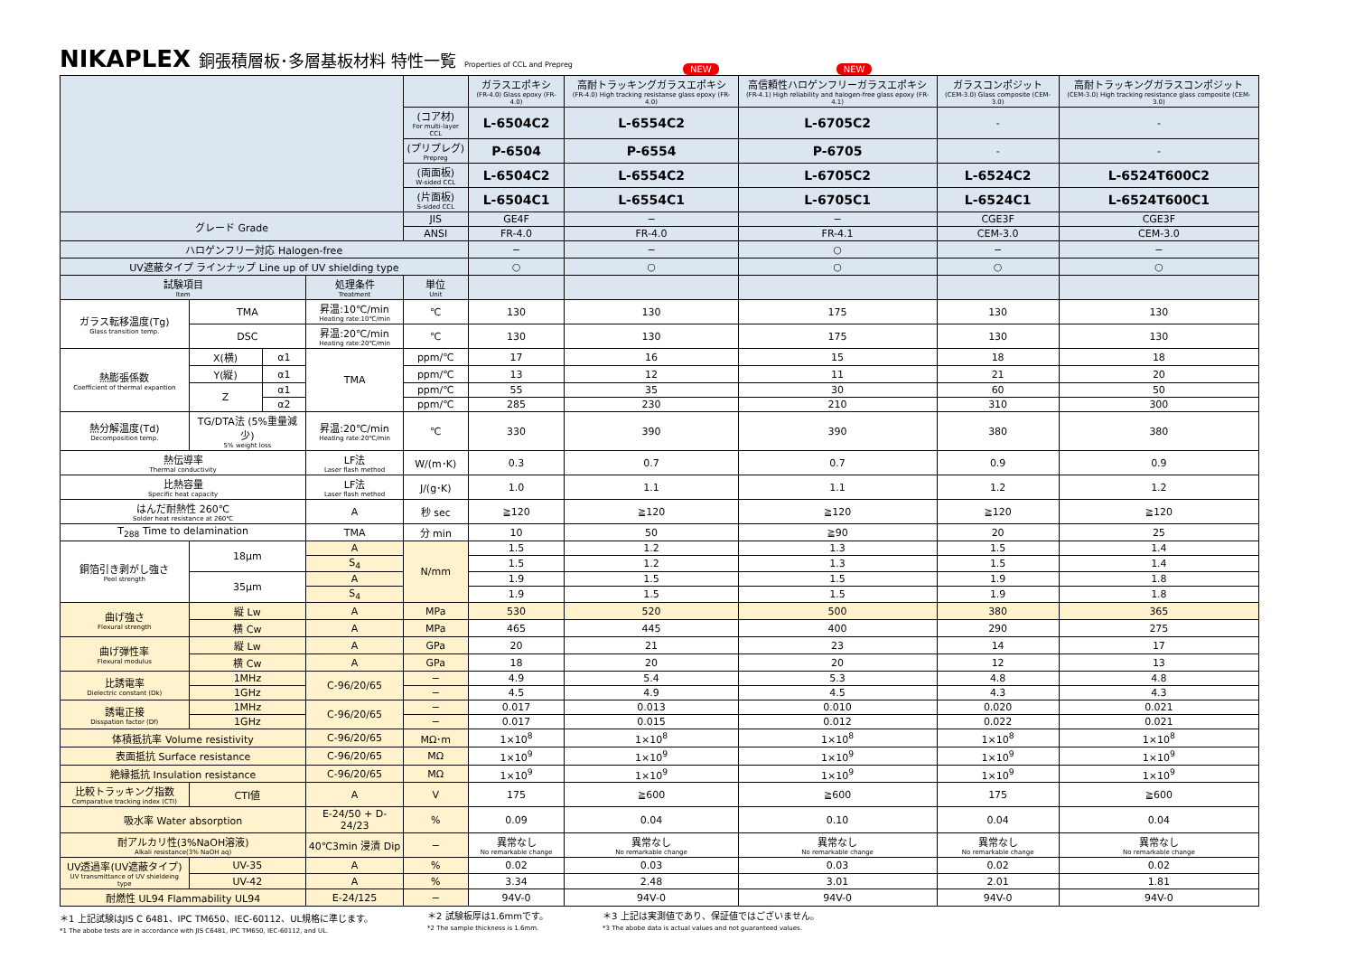NIKAPLEX 銅張積層板･多層基板材料 特性一覧 Properties of CCL and Prepreg
NEW NEW
| | | | | | ガラスエポキシ (FR-4.0) Glass epoxy (FR-4.0) | 高耐トラッキングガラスエポキシ (FR-4.0) High tracking resistanse glass epoxy (FR-4.0) | 高信頼性ハロゲンフリーガラスエポキシ (FR-4.1) High reliability and halogen-free glass epoxy (FR-4.1) | ガラスコンポジット (CEM-3.0) Glass composite (CEM-3.0) | 高耐トラッキングガラスコンポジット (CEM-3.0) High tracking resistance glass composite (CEM-3.0) |
| --- | --- | --- | --- | --- | --- | --- | --- | --- | --- |
| | | | | (コア材) For multi-layer CCL | L-6504C2 | L-6554C2 | L-6705C2 | - | - |
| | | | | (プリプレグ) Prepreg | P-6504 | P-6554 | P-6705 | - | - |
| | | | | (両面板) W-sided CCL | L-6504C2 | L-6554C2 | L-6705C2 | L-6524C2 | L-6524T600C2 |
| | | | | (片面板) S-sided CCL | L-6504C1 | L-6554C1 | L-6705C1 | L-6524C1 | L-6524T600C1 |
| グレード Grade | | | | JIS | GE4F | − | − | CGE3F | CGE3F |
| | | | | ANSI | FR-4.0 | FR-4.0 | FR-4.1 | CEM-3.0 | CEM-3.0 |
| ハロゲンフリー対応 Halogen-free | | | | | − | − | ○ | − | − |
| UV遮蔽タイプ ラインナップ Line up of UV shielding type | | | | | ○ | ○ | ○ | ○ | ○ |
| 試験項目 Item | | | 処理条件 Treatment | 単位 Unit | | | | | |
| ガラス転移温度(Tg) Glass transition temp. | TMA | | 昇温:10℃/min Heating rate:10℃/min | ℃ | 130 | 130 | 175 | 130 | 130 |
| | DSC | | 昇温:20℃/min Heating rate:20℃/min | ℃ | 130 | 130 | 175 | 130 | 130 |
| 熱膨張係数 Coefficient of thermal expantion | X(横) | α1 | TMA | ppm/℃ | 17 | 16 | 15 | 18 | 18 |
| | Y(縦) | α1 | | ppm/℃ | 13 | 12 | 11 | 21 | 20 |
| | Z | α1 | | ppm/℃ | 55 | 35 | 30 | 60 | 50 |
| | | α2 | | ppm/℃ | 285 | 230 | 210 | 310 | 300 |
| 熱分解温度(Td) Decomposition temp. | TG/DTA法 (5%重量減少) 5% weight loss | | 昇温:20℃/min Heating rate:20℃/min | ℃ | 330 | 390 | 390 | 380 | 380 |
| 熱伝導率 Thermal conductivity | | | LF法 Laser flash method | W/(m･K) | 0.3 | 0.7 | 0.7 | 0.9 | 0.9 |
| 比熱容量 Specific heat capacity | | | LF法 Laser flash method | J/(g･K) | 1.0 | 1.1 | 1.1 | 1.2 | 1.2 |
| はんだ耐熱性 260℃ Solder heat resistance at 260℃ | | | A | 秒 sec | ≧120 | ≧120 | ≧120 | ≧120 | ≧120 |
| T<sub>288</sub> Time to delamination | | | TMA | 分 min | 10 | 50 | ≧90 | 20 | 25 |
| 銅箔引き剥がし強さ Peel strength | 18μm | | A | N/mm | 1.5 | 1.2 | 1.3 | 1.5 | 1.4 |
| | | | S<sub>4</sub> | | 1.5 | 1.2 | 1.3 | 1.5 | 1.4 |
| | 35μm | | A | | 1.9 | 1.5 | 1.5 | 1.9 | 1.8 |
| | | | S<sub>4</sub> | | 1.9 | 1.5 | 1.5 | 1.9 | 1.8 |
| 曲げ強さ Flexural strength | 縦 Lw | | A | MPa | 530 | 520 | 500 | 380 | 365 |
| | 横 Cw | | A | MPa | 465 | 445 | 400 | 290 | 275 |
| 曲げ弾性率 Flexural modulus | 縦 Lw | | A | GPa | 20 | 21 | 23 | 14 | 17 |
| | 横 Cw | | A | GPa | 18 | 20 | 20 | 12 | 13 |
| 比誘電率 Dielectric constant (Dk) | 1MHz | | C-96/20/65 | − | 4.9 | 5.4 | 5.3 | 4.8 | 4.8 |
| | 1GHz | | | − | 4.5 | 4.9 | 4.5 | 4.3 | 4.3 |
| 誘電正接 Disspation factor (Df) | 1MHz | | C-96/20/65 | − | 0.017 | 0.013 | 0.010 | 0.020 | 0.021 |
| | 1GHz | | | − | 0.017 | 0.015 | 0.012 | 0.022 | 0.021 |
| 体積抵抗率 Volume resistivity | | | C-96/20/65 | MΩ･m | 1×10<sup>8</sup> | 1×10<sup>8</sup> | 1×10<sup>8</sup> | 1×10<sup>8</sup> | 1×10<sup>8</sup> |
| 表面抵抗 Surface resistance | | | C-96/20/65 | MΩ | 1×10<sup>9</sup> | 1×10<sup>9</sup> | 1×10<sup>9</sup> | 1×10<sup>9</sup> | 1×10<sup>9</sup> |
| 絶縁抵抗 Insulation resistance | | | C-96/20/65 | MΩ | 1×10<sup>9</sup> | 1×10<sup>9</sup> | 1×10<sup>9</sup> | 1×10<sup>9</sup> | 1×10<sup>9</sup> |
| 比較トラッキング指数 Comparative tracking index (CTI) | CTI値 | | A | V | 175 | ≧600 | ≧600 | 175 | ≧600 |
| 吸水率 Water absorption | | | E-24/50 + D-24/23 | % | 0.09 | 0.04 | 0.10 | 0.04 | 0.04 |
| 耐アルカリ性(3%NaOH溶液) Alkali resistance(3% NaOH aq) | | | 40℃3min 浸漬 Dip | − | 異常なし No remarkable change | 異常なし No remarkable change | 異常なし No remarkable change | 異常なし No remarkable change | 異常なし No remarkable change |
| UV透過率(UV遮蔽タイプ) UV transmittance of UV shieldeing type | UV-35 | | A | % | 0.02 | 0.03 | 0.03 | 0.02 | 0.02 |
| | UV-42 | | A | % | 3.34 | 2.48 | 3.01 | 2.01 | 1.81 |
| 耐燃性 UL94 Flammability UL94 | | | E-24/125 | − | 94V-0 | 94V-0 | 94V-0 | 94V-0 | 94V-0 |
＊1 上記試験はJIS C 6481、IPC TM650、IEC-60112、UL規格に準じます。
*1 The abobe tests are in accordance with JIS C6481, IPC TM650, IEC-60112, and UL.
＊2 試験板厚は1.6mmです。
*2 The sample thickness is 1.6mm.
＊3 上記は実測値であり、保証値ではございません。
*3 The abobe data is actual values and not guaranteed values.